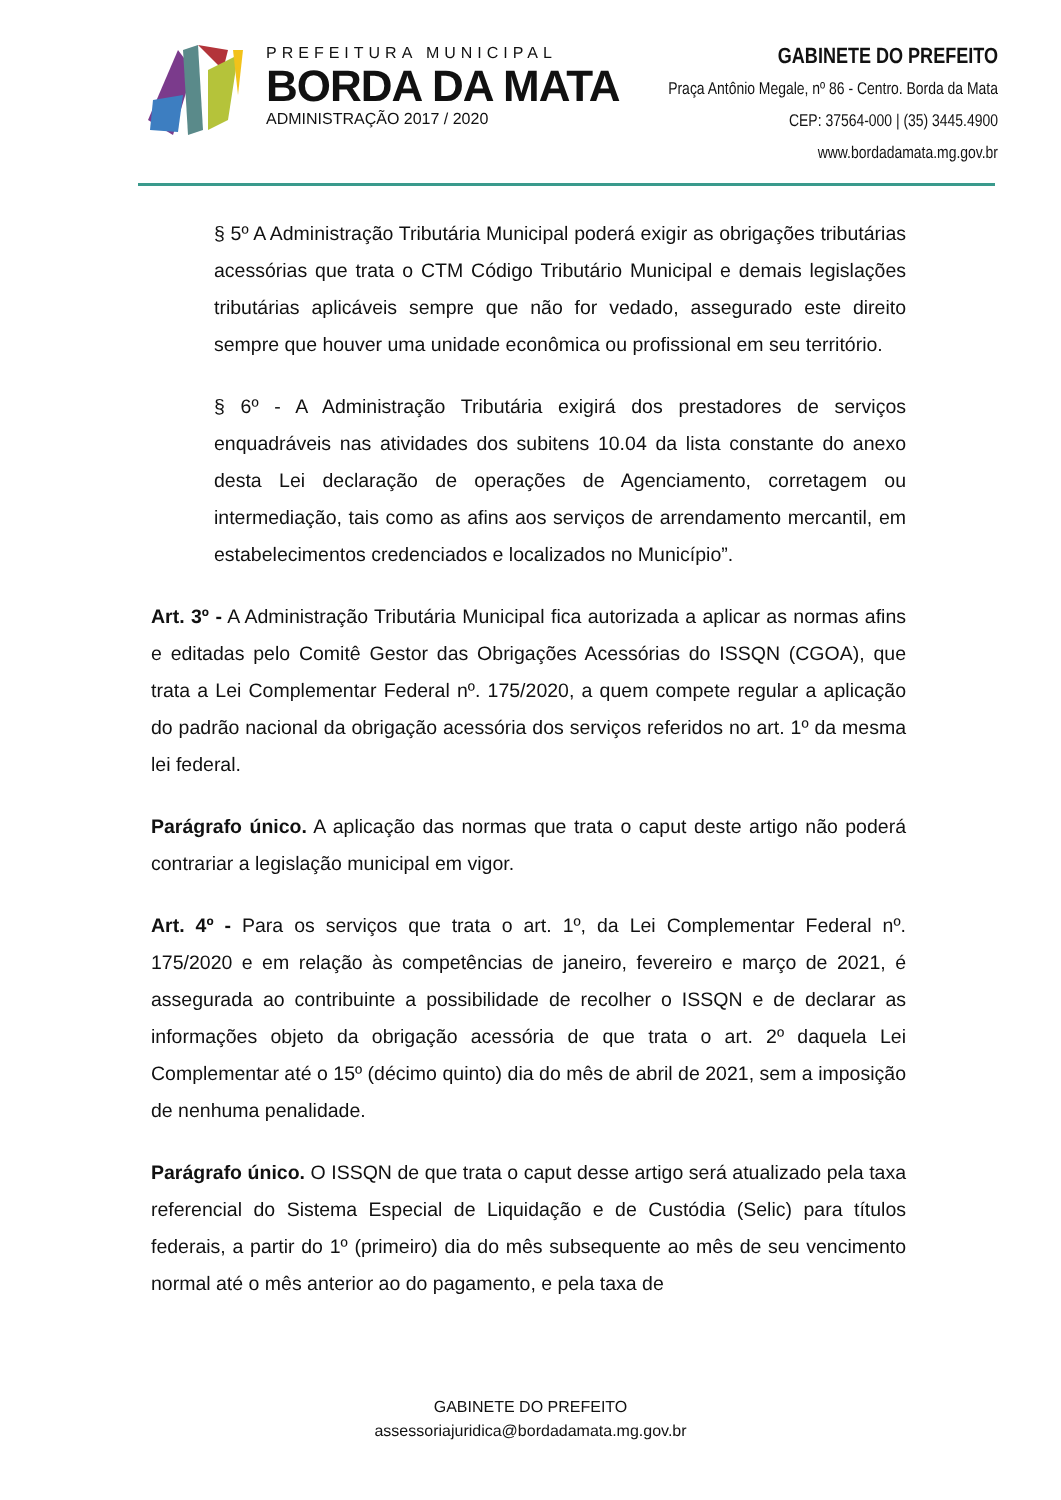PREFEITURA MUNICIPAL
BORDA DA MATA
ADMINISTRAÇÃO 2017 / 2020
GABINETE DO PREFEITO
Praça Antônio Megale, nº 86 - Centro. Borda da Mata
CEP: 37564-000 | (35) 3445.4900
www.bordadamata.mg.gov.br
§ 5º A Administração Tributária Municipal poderá exigir as obrigações tributárias acessórias que trata o CTM Código Tributário Municipal e demais legislações tributárias aplicáveis sempre que não for vedado, assegurado este direito sempre que houver uma unidade econômica ou profissional em seu território.
§ 6º - A Administração Tributária exigirá dos prestadores de serviços enquadráveis nas atividades dos subitens 10.04 da lista constante do anexo desta Lei declaração de operações de Agenciamento, corretagem ou intermediação, tais como as afins aos serviços de arrendamento mercantil, em estabelecimentos credenciados e localizados no Município”.
Art. 3º - A Administração Tributária Municipal fica autorizada a aplicar as normas afins e editadas pelo Comitê Gestor das Obrigações Acessórias do ISSQN (CGOA), que trata a Lei Complementar Federal nº. 175/2020, a quem compete regular a aplicação do padrão nacional da obrigação acessória dos serviços referidos no art. 1º da mesma lei federal.
Parágrafo único. A aplicação das normas que trata o caput deste artigo não poderá contrariar a legislação municipal em vigor.
Art. 4º - Para os serviços que trata o art. 1º, da Lei Complementar Federal nº. 175/2020 e em relação às competências de janeiro, fevereiro e março de 2021, é assegurada ao contribuinte a possibilidade de recolher o ISSQN e de declarar as informações objeto da obrigação acessória de que trata o art. 2º daquela Lei Complementar até o 15º (décimo quinto) dia do mês de abril de 2021, sem a imposição de nenhuma penalidade.
Parágrafo único. O ISSQN de que trata o caput desse artigo será atualizado pela taxa referencial do Sistema Especial de Liquidação e de Custódia (Selic) para títulos federais, a partir do 1º (primeiro) dia do mês subsequente ao mês de seu vencimento normal até o mês anterior ao do pagamento, e pela taxa de
GABINETE DO PREFEITO
assessoriajuridica@bordadamata.mg.gov.br